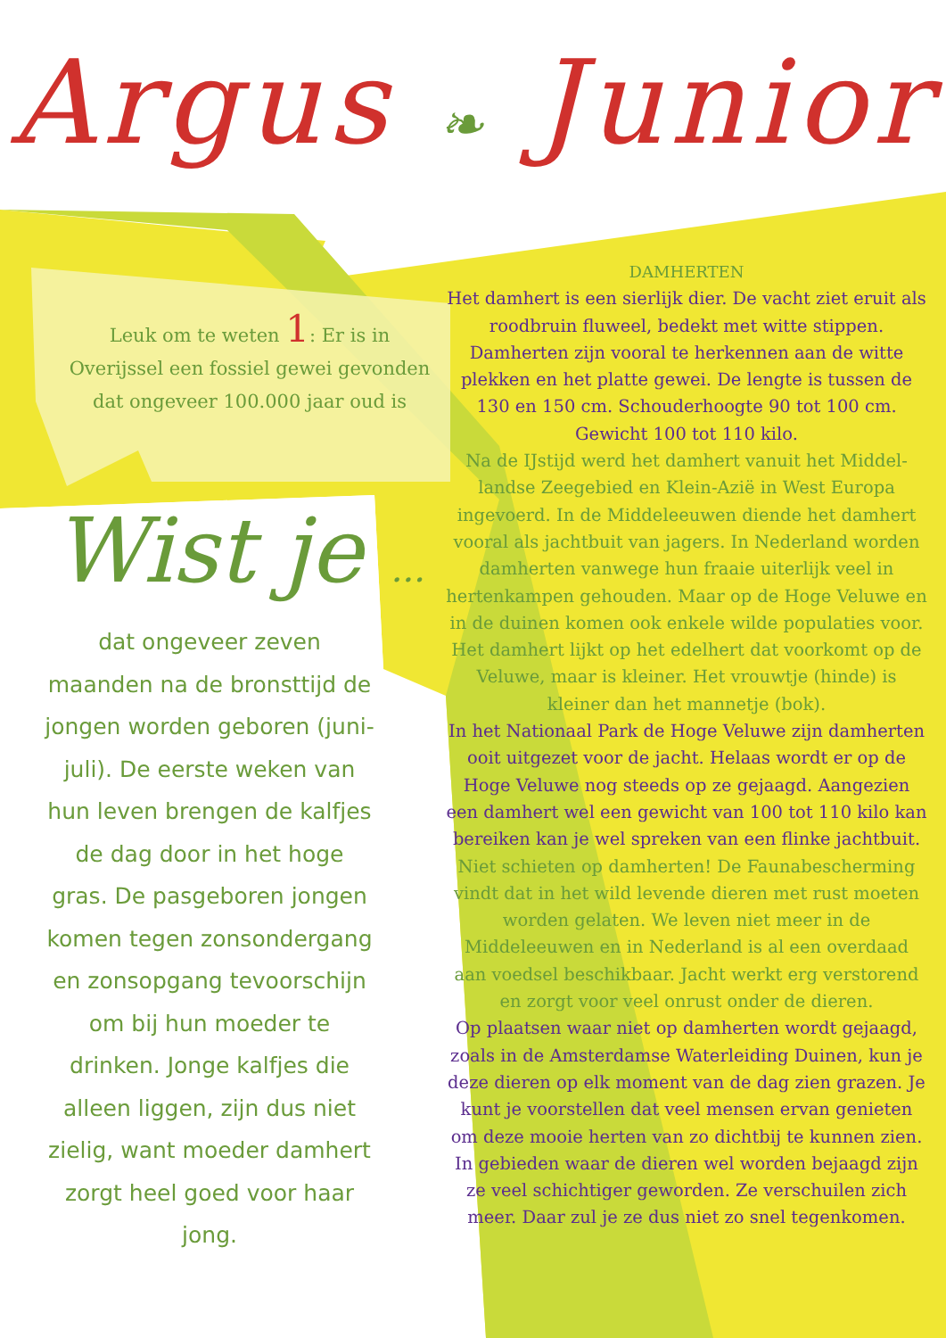Argus ❧ Junior
Leuk om te weten 1: Er is in Overijssel een fossiel gewei gevonden dat ongeveer 100.000 jaar oud is
Wist je ...
dat ongeveer zeven maanden na de bronsttijd de jongen worden geboren (juni-juli). De eerste weken van hun leven brengen de kalfjes de dag door in het hoge gras. De pasgeboren jongen komen tegen zonsondergang en zonsopgang tevoorschijn om bij hun moeder te drinken. Jonge kalfjes die alleen liggen, zijn dus niet zielig, want moeder damhert zorgt heel goed voor haar jong.
DAMHERTEN
Het damhert is een sierlijk dier. De vacht ziet eruit als roodbruin fluweel, bedekt met witte stippen. Damherten zijn vooral te herkennen aan de witte plekken en het platte gewei. De lengte is tussen de 130 en 150 cm. Schouderhoogte 90 tot 100 cm. Gewicht 100 tot 110 kilo.
Na de IJstijd werd het damhert vanuit het Middel-landse Zeegebied en Klein-Azië in West Europa ingevoerd. In de Middeleeuwen diende het damhert vooral als jachtbuit van jagers. In Nederland worden damherten vanwege hun fraaie uiterlijk veel in hertenkampen gehouden. Maar op de Hoge Veluwe en in de duinen komen ook enkele wilde populaties voor. Het damhert lijkt op het edelhert dat voorkomt op de Veluwe, maar is kleiner. Het vrouwtje (hinde) is kleiner dan het mannetje (bok).
In het Nationaal Park de Hoge Veluwe zijn damherten ooit uitgezet voor de jacht. Helaas wordt er op de Hoge Veluwe nog steeds op ze gejaagd. Aangezien een damhert wel een gewicht van 100 tot 110 kilo kan bereiken kan je wel spreken van een flinke jachtbuit.
Niet schieten op damherten! De Faunabescherming vindt dat in het wild levende dieren met rust moeten worden gelaten. We leven niet meer in de Middeleeuwen en in Nederland is al een overdaad aan voedsel beschikbaar. Jacht werkt erg verstorend en zorgt voor veel onrust onder de dieren.
Op plaatsen waar niet op damherten wordt gejaagd, zoals in de Amsterdamse Waterleiding Duinen, kun je deze dieren op elk moment van de dag zien grazen. Je kunt je voorstellen dat veel mensen ervan genieten om deze mooie herten van zo dichtbij te kunnen zien. In gebieden waar de dieren wel worden bejaagd zijn ze veel schichtiger geworden. Ze verschuilen zich meer. Daar zul je ze dus niet zo snel tegenkomen.